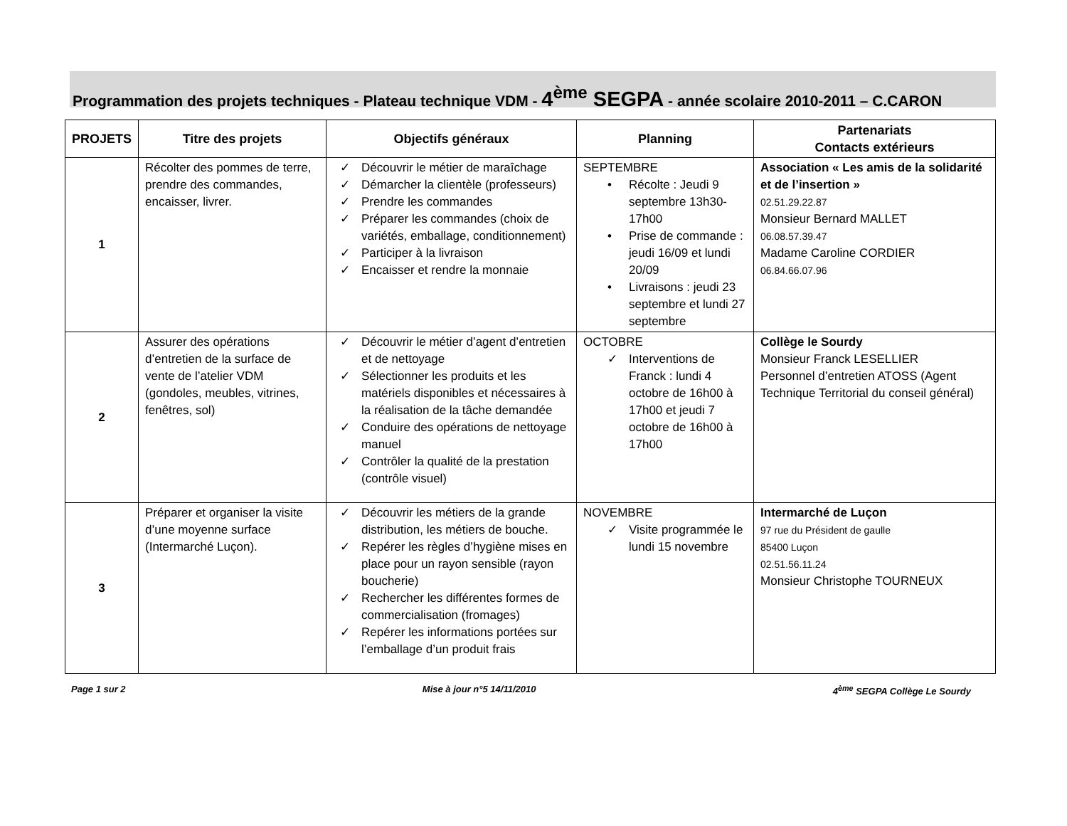Programmation des projets techniques - Plateau technique VDM - 4<sup>ème</sup> SEGPA - année scolaire 2010-2011 – C.CARON
| PROJETS | Titre des projets | Objectifs généraux | Planning | Partenariats Contacts extérieurs |
| --- | --- | --- | --- | --- |
| 1 | Récolter des pommes de terre, prendre des commandes, encaisser, livrer. | ✓ Découvrir le métier de maraîchage ✓ Démarcher la clientèle (professeurs) ✓ Prendre les commandes ✓ Préparer les commandes (choix de variétés, emballage, conditionnement) ✓ Participer à la livraison ✓ Encaisser et rendre la monnaie | SEPTEMBRE • Récolte : Jeudi 9 septembre 13h30-17h00 • Prise de commande : jeudi 16/09 et lundi 20/09 • Livraisons : jeudi 23 septembre et lundi 27 septembre | Association « Les amis de la solidarité et de l’insertion » 02.51.29.22.87 Monsieur Bernard MALLET 06.08.57.39.47 Madame Caroline CORDIER 06.84.66.07.96 |
| 2 | Assurer des opérations d’entretien de la surface de vente de l’atelier VDM (gondoles, meubles, vitrines, fenêtres, sol) | ✓ Découvrir le métier d’agent d’entretien et de nettoyage ✓ Sélectionner les produits et les matériels disponibles et nécessaires à la réalisation de la tâche demandée ✓ Conduire des opérations de nettoyage manuel ✓ Contrôler la qualité de la prestation (contrôle visuel) | OCTOBRE ✓ Interventions de Franck : lundi 4 octobre de 16h00 à 17h00 et jeudi 7 octobre de 16h00 à 17h00 | Collège le Sourdy Monsieur Franck LESELLIER Personnel d’entretien ATOSS (Agent Technique Territorial du conseil général) |
| 3 | Préparer et organiser la visite d’une moyenne surface (Intermarché Luçon). | ✓ Découvrir les métiers de la grande distribution, les métiers de bouche. ✓ Repérer les règles d’hygiène mises en place pour un rayon sensible (rayon boucherie) ✓ Rechercher les différentes formes de commercialisation (fromages) ✓ Repérer les informations portées sur l’emballage d’un produit frais | NOVEMBRE ✓ Visite programmée le lundi 15 novembre | Intermarché de Luçon 97 rue du Président de gaulle 85400 Luçon 02.51.56.11.24 Monsieur Christophe TOURNEUX |
Page 1 sur 2 Mise à jour n°5 14/11/2010 4<sup>ème</sup> SEGPA Collège Le Sourdy